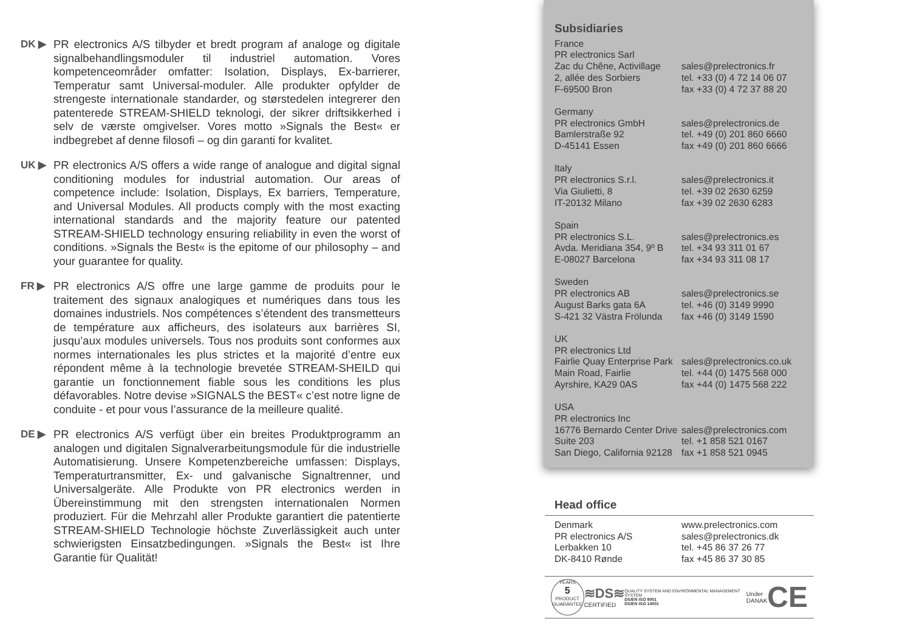DK ▶ PR electronics A/S tilbyder et bredt program af analoge og digitale signalbehandlingsmoduler til industriel automation. Vores kompetenceområder omfatter: Isolation, Displays, Ex-barrierer, Temperatur samt Universal-moduler. Alle produkter opfylder de strengeste internationale standarder, og størstedelen integrerer den patenterede STREAM-SHIELD teknologi, der sikrer driftsikkerhed i selv de værste omgivelser. Vores motto »Signals the Best« er indbegrebet af denne filosofi – og din garanti for kvalitet.
UK ▶ PR electronics A/S offers a wide range of analogue and digital signal conditioning modules for industrial automation. Our areas of competence include: Isolation, Displays, Ex barriers, Temperature, and Universal Modules. All products comply with the most exacting international standards and the majority feature our patented STREAM-SHIELD technology ensuring reliability in even the worst of conditions. »Signals the Best« is the epitome of our philosophy – and your guarantee for quality.
FR ▶ PR electronics A/S offre une large gamme de produits pour le traitement des signaux analogiques et numériques dans tous les domaines industriels. Nos compétences s’étendent des transmetteurs de température aux afficheurs, des isolateurs aux barrières SI, jusqu’aux modules universels. Tous nos produits sont conformes aux normes internationales les plus strictes et la majorité d’entre eux répondent même à la technologie brevetée STREAM-SHEILD qui garantie un fonctionnement fiable sous les conditions les plus défavorables. Notre devise »SIGNALS the BEST« c’est notre ligne de conduite - et pour vous l’assurance de la meilleure qualité.
DE ▶ PR electronics A/S verfügt über ein breites Produktprogramm an analogen und digitalen Signalverarbeitungsmodule für die industrielle Automatisierung. Unsere Kompetenzbereiche umfassen: Displays, Temperaturtransmitter, Ex- und galvanische Signaltrenner, und Universalgeräte. Alle Produkte von PR electronics werden in Übereinstimmung mit den strengsten internationalen Normen produziert. Für die Mehrzahl aller Produkte garantiert die patentierte STREAM-SHIELD Technologie höchste Zuverlässigkeit auch unter schwierigsten Einsatzbedingungen. »Signals the Best« ist Ihre Garantie für Qualität!
Subsidiaries
France
PR electronics Sarl
Zac du Chêne, Activillage
sales@prelectronics.fr
2, allée des Sorbiers tel. +33 (0) 4 72 14 06 07
F-69500 Bron fax +33 (0) 4 72 37 88 20
Germany
PR electronics GmbH sales@prelectronics.de
Bamlerstraße 92 tel. +49 (0) 201 860 6660
D-45141 Essen fax +49 (0) 201 860 6666
Italy
PR electronics S.r.l. sales@prelectronics.it
Via Giulietti, 8 tel. +39 02 2630 6259
IT-20132 Milano fax +39 02 2630 6283
Spain
PR electronics S.L. sales@prelectronics.es
Avda. Meridiana 354, 9º B
tel. +34 93 311 01 67
E-08027 Barcelona fax +34 93 311 08 17
Sweden
PR electronics AB sales@prelectronics.se
August Barks gata 6A tel. +46 (0) 3149 9990
S-421 32 Västra Frölunda
fax +46 (0) 3149 1590
UK
PR electronics Ltd
Fairlie Quay Enterprise Park
sales@prelectronics.co.uk
Main Road, Fairlie tel. +44 (0) 1475 568 000
Ayrshire, KA29 0AS fax +44 (0) 1475 568 222
USA
PR electronics Inc
16776 Bernardo Center Drive
sales@prelectronics.com
Suite 203 tel. +1 858 521 0167
San Diego, California 92128
fax +1 858 521 0945
Head office
Denmark www.prelectronics.com
PR electronics A/S sales@prelectronics.dk
Lerbakken 10 tel. +45 86 37 26 77
DK-8410 Rønde fax +45 86 37 30 85
YEARS
5
PRODUCT GUARANTEE
≋DS≋
CERTIFIED
QUALITY SYSTEM AND ENVIRONMENTAL MANAGEMENT SYSTEM
DS/EN ISO 9001
DS/EN ISO 14001
Under
DANAK
CE